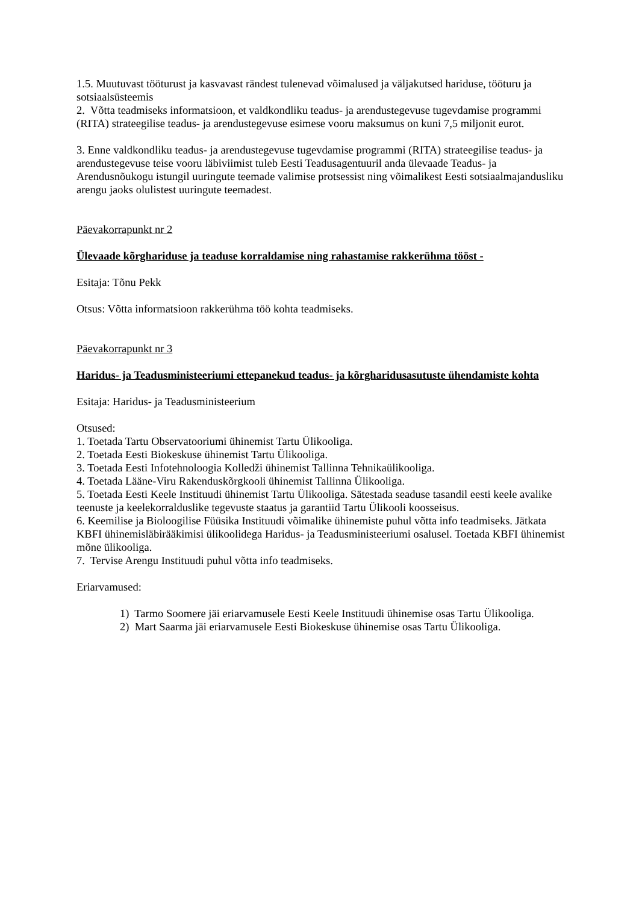1.5. Muutuvast tööturust ja kasvavast rändest tulenevad võimalused ja väljakutsed hariduse, tööturu ja sotsiaalsüsteemis
2. Võtta teadmiseks informatsioon, et valdkondliku teadus- ja arendustegevuse tugevdamise programmi (RITA) strateegilise teadus- ja arendustegevuse esimese vooru maksumus on kuni 7,5 miljonit eurot.
3. Enne valdkondliku teadus- ja arendustegevuse tugevdamise programmi (RITA) strateegilise teadus- ja arendustegevuse teise vooru läbiviimist tuleb Eesti Teadusagentuuril anda ülevaade Teadus- ja Arendusnõukogu istungil uuringute teemade valimise protsessist ning võimalikest Eesti sotsiaalmajandusliku arengu jaoks olulistest uuringute teemadest.
Päevakorrapunkt nr 2
Ülevaade kõrghariduse ja teaduse korraldamise ning rahastamise rakkerühma tööst -
Esitaja: Tõnu Pekk
Otsus: Võtta informatsioon rakkerühma töö kohta teadmiseks.
Päevakorrapunkt nr 3
Haridus- ja Teadusministeeriumi ettepanekud teadus- ja kõrgharidusasutuste ühendamiste kohta
Esitaja: Haridus- ja Teadusministeerium
Otsused:
1. Toetada Tartu Observatooriumi ühinemist Tartu Ülikooliga.
2. Toetada Eesti Biokeskuse ühinemist Tartu Ülikooliga.
3. Toetada Eesti Infotehnoloogia Kolledži ühinemist Tallinna Tehnikaülikooliga.
4. Toetada Lääne-Viru Rakenduskõrgkooli ühinemist Tallinna Ülikooliga.
5. Toetada Eesti Keele Instituudi ühinemist Tartu Ülikooliga. Sätestada seaduse tasandil eesti keele avalike teenuste ja keelekorralduslike tegevuste staatus ja garantiid Tartu Ülikooli koosseisus.
6. Keemilise ja Bioloogilise Füüsika Instituudi võimalike ühinemiste puhul võtta info teadmiseks. Jätkata KBFI ühinemisläbirääkimisi ülikoolidega Haridus- ja Teadusministeeriumi osalusel. Toetada KBFI ühinemist mõne ülikooliga.
7. Tervise Arengu Instituudi puhul võtta info teadmiseks.
Eriarvamused:
1) Tarmo Soomere jäi eriarvamusele Eesti Keele Instituudi ühinemise osas Tartu Ülikooliga.
2) Mart Saarma jäi eriarvamusele Eesti Biokeskuse ühinemise osas Tartu Ülikooliga.